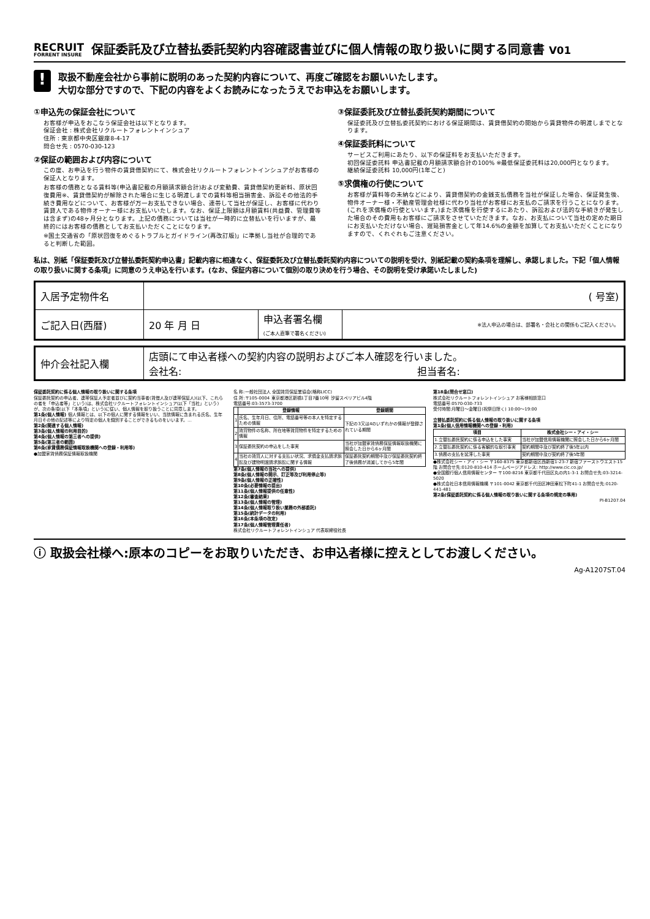RECRUIT
FORRENT INSURE
保証委託及び立替払委託契約内容確認書並びに個人情報の取り扱いに関する同意書 V01
!
取扱不動産会社から事前に説明のあった契約内容について、再度ご確認をお願いいたします。
大切な部分ですので、下記の内容をよくお読みになったうえでお申込をお願いします。
①申込先の保証会社について
お客様が申込をおこなう保証会社は以下となります。
保証会社 : 株式会社リクルートフォレントインシュア
住所 : 東京都中央区銀座8-4-17
問合せ先 : 0570-030-123
②保証の範囲および内容について
この度、お申込を行う物件の賃貸借契約にて、株式会社リクルートフォレントインシュアがお客様の保証人となります。
お客様の債務となる賃料等(申込書記載の月額請求額合計)および変動費、賃貸借契約更新料、原状回復費用※、賃貸借契約が解除された場合に生じる明渡しまでの賃料等相当損害金、訴訟その他法的手続き費用などについて、お客様が万一お支払できない場合、連帯して当社が保証し、お客様に代わり賃貸人である物件オーナー様にお支払いいたします。なお、保証上限額は月額賃料(共益費、管理費等は含まず)の48ヶ月分となります。上記の債務については当社が一時的に立替払いを行いますが、最終的にはお客様の債務としてお支払いただくことになります。
※国土交通省の「原状回復をめぐるトラブルとガイドライン(再改訂版)」に準拠し当社が合理的であると判断した範囲。
③保証委託及び立替払委託契約期間について
保証委託及び立替払委託契約における保証期間は、賃貸借契約の開始から賃貸物件の明渡しまでとなります。
④保証委託料について
サービスご利用にあたり、以下の保証料をお支払いただきます。
初回保証委託料 申込書記載の月額請求額合計の100% ※最低保証委託料は20,000円となります。
継続保証委託料 10,000円(1年ごと)
⑤求償権の行使について
お客様が賃料等の未納などにより、賃貸借契約の金銭支払債務を当社が保証した場合、保証発生後、物件オーナー様・不動産管理会社様に代わり当社がお客様にお支払のご請求を行うことになります。(これを求償権の行使といいます。)また求償権を行使するにあたり、訴訟および法的な手続きが発生した場合のその費用もお客様にご請求をさせていただきます。なお、お支払について当社の定めた期日にお支払いただけない場合、遅延損害金として年14.6%の金額を加算してお支払いただくことになりますので、くれぐれもご注意ください。
私は、別紙「保証委託及び立替払委託契約申込書」記載内容に相違なく、保証委託及び立替払委託契約内容についての説明を受け、別紙記載の契約条項を理解し、承認しました。下記「個人情報の取り扱いに関する条項」に同意のうえ申込を行います。(なお、保証内容について個別の取り決めを行う場合、その説明を受け承諾いたしました)
| 入居予定物件名 | ( 号室) | | |
| ご記入日(西暦) | 20 年 月 日 | 申込者署名欄 (ご本人直筆で署名ください) | ※法人申込の場合は、部署名・会社との関係もご記入ください。 |
| 仲介会社記入欄 | 店頭にて申込者様への契約内容の説明およびご本人確認を行いました。 会社名: 担当者名: |
保証委託契約に係る個人情報の取り扱いに関する条項
保証委託契約の申込者、連帯保証人予定者並びに契約当事者(賃借人及び連帯保証人)(以下、これらの者を「申込者等」という)は、株式会社リクルートフォレントインシュア(以下「当社」という)が、次の条項(以下「本条項」という)に従い、個人情報を取り扱うことに同意します。
第1条(個人情報) 個人情報とは、以下の個人に関する情報をいい、当該情報に含まれる氏名、生年月日その他の記述等により特定の個人を識別することができるものをいいます。…
第2条(関連する個人情報)
第3条(個人情報の利用目的)
第4条(個人情報の第三者への提供)
第5条(第三者の範囲)
第6条(家賃債務保証情報取扱機関への登録・利用等)
●加盟家賃債務保証情報取扱機関
名 称:一般社団法人 全国賃貸保証業協会(略称LICC)
住 所:〒105-0004 東京都港区新橋1丁目7番10号 汐留スペリアビル4階
電話番号:03-3573-3700
| | 登録情報 | 登録期間 |
| --- | --- | --- |
| 1 | 氏名、生年月日、住所、電話番号等の本人を特定するための情報 | 下記の3又は4のいずれかの情報が登録されている期間 |
| 2 | 賃貸物件の名称、所在地等賃貸物件を特定するための情報 | |
| 3 | 保証委託契約の申込をした事実 | 当社が加盟家賃債務保証情報取扱機関に照会した日から6ヶ月間 |
| 4 | 当社の賃貸人に対する支払い状況、求償金支払請求訴訟及び建物明渡請求訴訟に関する情報 | 保証委託契約期間中及び保証委託契約終了後債務が消滅してから5年間 |
第7条(個人情報の当社への提供)
第8条(個人情報の開示、訂正等及び利用停止等)
第9条(個人情報の正確性)
第10条(必要情報の提出)
第11条(個人情報提供の任意性)
第12条(審査結果)
第13条(個人情報の管理)
第14条(個人情報取り扱い業務の外部委託)
第15条(統計データの利用)
第16条(本条項の改定)
第17条(個人情報管理責任者)
株式会社リクルートフォレントインシュア 代表取締役社長
第18条(問合せ窓口)
株式会社リクルートフォレントインシュア お客様相談窓口
電話番号:0570-030-733
受付時間:月曜日～金曜日(祝祭日除く) 10:00～19:00
立替払委託契約に係る個人情報の取り扱いに関する条項
第1条(個人信用情報機関への登録・利用)
| 項目 | 株式会社シー・アイ・シー |
| --- | --- |
| 1.立替払委託契約に係る申込をした事実 | 当社が加盟信用情報機関に照会した日から6ヶ月間 |
| 2.立替払委託契約に係る客観的な取引事実 | 契約期間中及び契約終了後5年以内 |
| 3.債務の支払を延滞した事実 | 契約期間中及び契約終了後5年間 |
●株式会社シー・アイ・シー 〒160-8375 東京都新宿区西新宿1-23-7 新宿ファーストウエスト15階 お問合せ先:0120-810-414 ホームページアドレス: http://www.cic.co.jp/
●全国銀行個人信用情報センター 〒100-8216 東京都千代田区丸の内1-3-1 お問合せ先:03-3214-5020
●株式会社日本信用情報機構 〒101-0042 東京都千代田区神田東松下町41-1 お問合せ先:0120-441-481
第2条(保証委託契約に係る個人情報の取り扱いに関する条項の規定の準用)
PI-B1207.04
ⓘ 取扱会社様へ:原本のコピーをお取りいただき、お申込者様に控えとしてお渡しください。
Ag-A1207ST.04